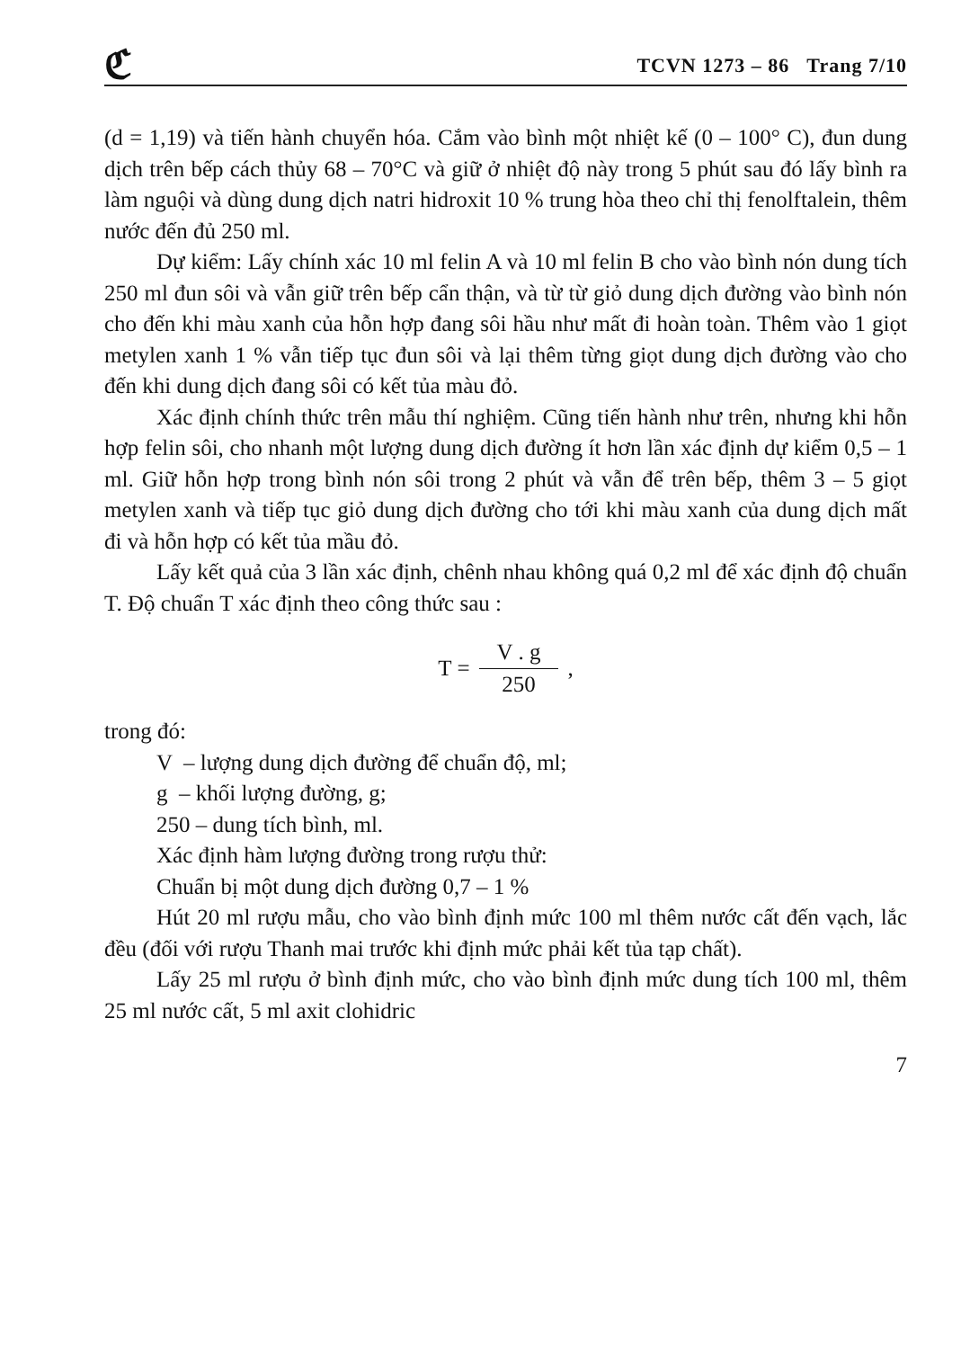ℭ TCVN 1273 – 86 Trang 7/10
(d = 1,19) và tiến hành chuyển hóa. Cắm vào bình một nhiệt kế (0 – 100° C), đun dung dịch trên bếp cách thủy 68 – 70°C và giữ ở nhiệt độ này trong 5 phút sau đó lấy bình ra làm nguội và dùng dung dịch natri hidroxit 10 % trung hòa theo chỉ thị fenolftalein, thêm nước đến đủ 250 ml.
Dự kiểm: Lấy chính xác 10 ml felin A và 10 ml felin B cho vào bình nón dung tích 250 ml đun sôi và vẫn giữ trên bếp cẩn thận, và từ từ giỏ dung dịch đường vào bình nón cho đến khi màu xanh của hỗn hợp đang sôi hầu như mất đi hoàn toàn. Thêm vào 1 giọt metylen xanh 1 % vẫn tiếp tục đun sôi và lại thêm từng giọt dung dịch đường vào cho đến khi dung dịch đang sôi có kết tủa màu đỏ.
Xác định chính thức trên mẫu thí nghiệm. Cũng tiến hành như trên, nhưng khi hỗn hợp felin sôi, cho nhanh một lượng dung dịch đường ít hơn lần xác định dự kiểm 0,5 – 1 ml. Giữ hỗn hợp trong bình nón sôi trong 2 phút và vẫn để trên bếp, thêm 3 – 5 giọt metylen xanh và tiếp tục giỏ dung dịch đường cho tới khi màu xanh của dung dịch mất đi và hỗn hợp có kết tủa mầu đỏ.
Lấy kết quả của 3 lần xác định, chênh nhau không quá 0,2 ml để xác định độ chuẩn T. Độ chuẩn T xác định theo công thức sau :
T = V . g 250 ,
trong đó:
V – lượng dung dịch đường để chuẩn độ, ml;
g – khối lượng đường, g;
250 – dung tích bình, ml.
Xác định hàm lượng đường trong rượu thử:
Chuẩn bị một dung dịch đường 0,7 – 1 %
Hút 20 ml rượu mẫu, cho vào bình định mức 100 ml thêm nước cất đến vạch, lắc đều (đối với rượu Thanh mai trước khi định mức phải kết tủa tạp chất).
Lấy 25 ml rượu ở bình định mức, cho vào bình định mức dung tích 100 ml, thêm 25 ml nước cất, 5 ml axit clohidric
7